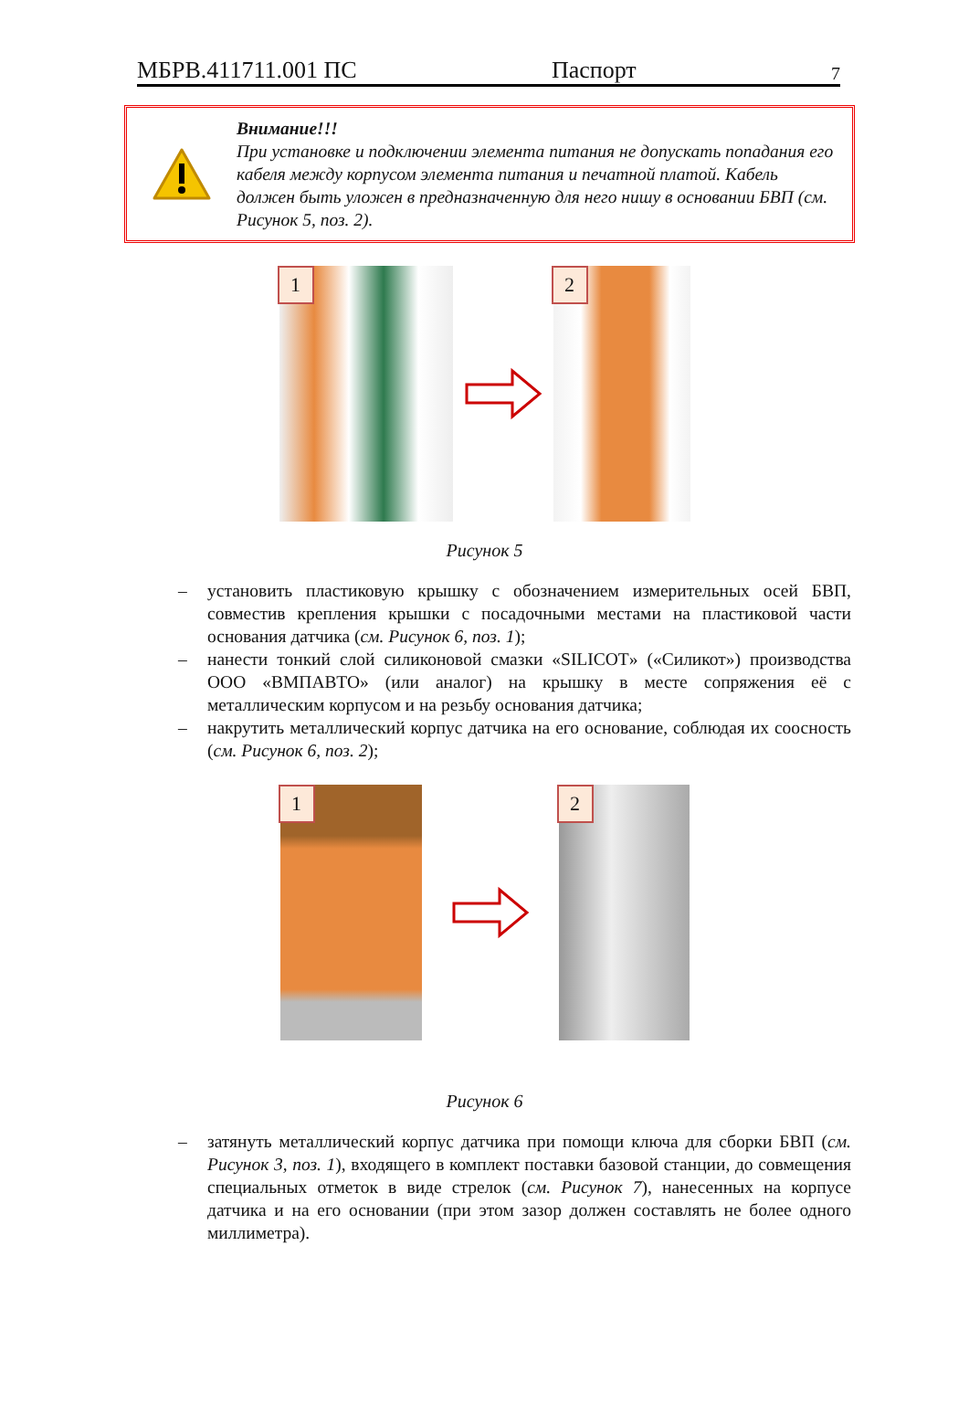МБРВ.411711.001 ПС Паспорт 7
Внимание!!!
При установке и подключении элемента питания не допускать попадания его кабеля между корпусом элемента питания и печатной платой. Кабель должен быть уложен в предназначенную для него нишу в основании БВП (см. Рисунок 5, поз. 2).
1
2
Рисунок 5
– установить пластиковую крышку с обозначением измерительных осей БВП, совместив крепления крышки с посадочными местами на пластиковой части основания датчика (см. Рисунок 6, поз. 1);
– нанести тонкий слой силиконовой смазки «SILICOT» («Силикот») производства ООО «ВМПАВТО» (или аналог) на крышку в месте сопряжения её с металлическим корпусом и на резьбу основания датчика;
– накрутить металлический корпус датчика на его основание, соблюдая их соосность (см. Рисунок 6, поз. 2);
1
2
Рисунок 6
– затянуть металлический корпус датчика при помощи ключа для сборки БВП (см. Рисунок 3, поз. 1), входящего в комплект поставки базовой станции, до совмещения специальных отметок в виде стрелок (см. Рисунок 7), нанесенных на корпусе датчика и на его основании (при этом зазор должен составлять не более одного миллиметра).